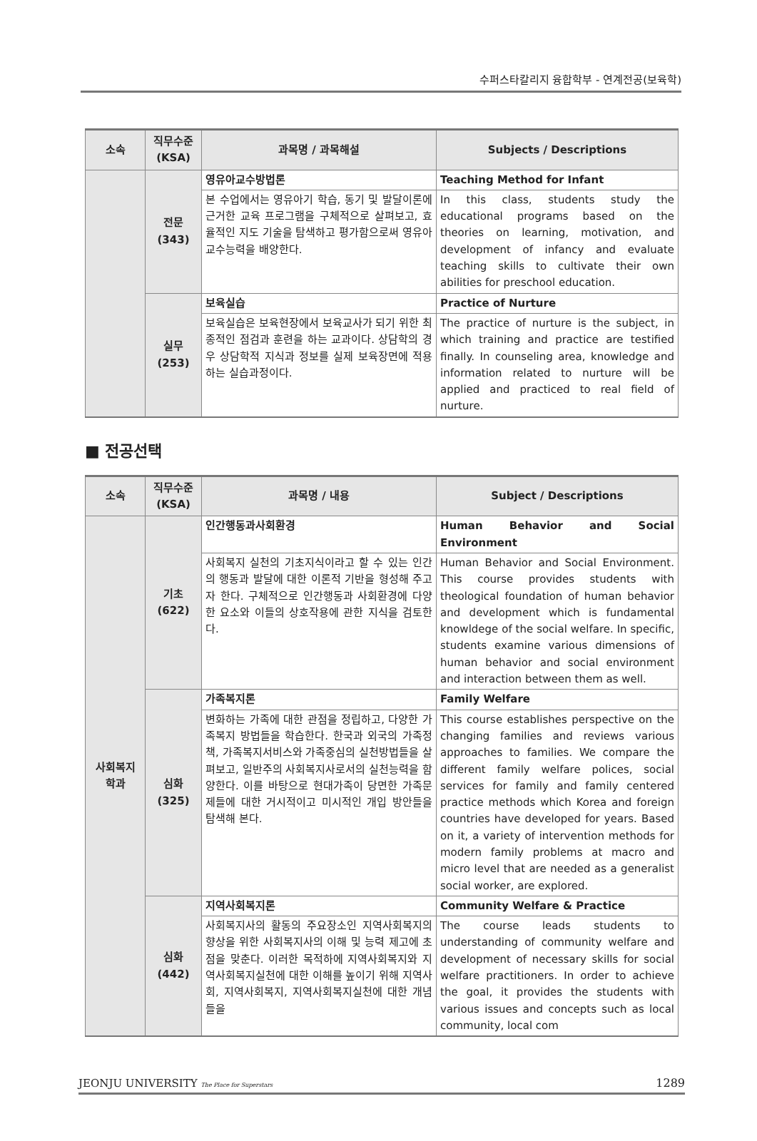수퍼스타칼리지 융합학부 - 연계전공(보육학)
| 소속 | 직무수준 (KSA) | 과목명 / 과목해설 | Subjects / Descriptions |
| --- | --- | --- | --- |
| | 전문 (343) | 영유아교수방법론 | Teaching Method for Infant |
| | | 본 수업에서는 영유아기 학습, 동기 및 발달이론에 근거한 교육 프로그램을 구체적으로 살펴보고, 효율적인 지도 기술을 탐색하고 평가함으로써 영유아 교수능력을 배양한다. | In this class, students study the educational programs based on the theories on learning, motivation, and development of infancy and evaluate teaching skills to cultivate their own abilities for preschool education. |
| | 실무 (253) | 보육실습 | Practice of Nurture |
| | | 보육실습은 보육현장에서 보육교사가 되기 위한 최종적인 점검과 훈련을 하는 교과이다. 상담학의 경우 상담학적 지식과 정보를 실제 보육장면에 적용하는 실습과정이다. | The practice of nurture is the subject, in which training and practice are testified finally. In counseling area, knowledge and information related to nurture will be applied and practiced to real field of nurture. |
■ 전공선택
| 소속 | 직무수준 (KSA) | 과목명 / 내용 | Subject / Descriptions |
| --- | --- | --- | --- |
| 사회복지 학과 | 기초 (622) | 인간행동과사회환경 | Human Behavior and Social Environment |
| | | 사회복지 실천의 기초지식이라고 할 수 있는 인간의 행동과 발달에 대한 이론적 기반을 형성해 주고자 한다. 구체적으로 인간행동과 사회환경에 다양한 요소와 이들의 상호작용에 관한 지식을 검토한다. | Human Behavior and Social Environment. This course provides students with theological foundation of human behavior and development which is fundamental knowldege of the social welfare. In specific, students examine various dimensions of human behavior and social environment and interaction between them as well. |
| | 심화 (325) | 가족복지론 | Family Welfare |
| | | 변화하는 가족에 대한 관점을 정립하고, 다양한 가족복지 방법들을 학습한다. 한국과 외국의 가족정책, 가족복지서비스와 가족중심의 실천방법들을 살펴보고, 일반주의 사회복지사로서의 실천능력을 함양한다. 이를 바탕으로 현대가족이 당면한 가족문제들에 대한 거시적이고 미시적인 개입 방안들을 탐색해 본다. | This course establishes perspective on the changing families and reviews various approaches to families. We compare the different family welfare polices, social services for family and family centered practice methods which Korea and foreign countries have developed for years. Based on it, a variety of intervention methods for modern family problems at macro and micro level that are needed as a generalist social worker, are explored. |
| | 심화 (442) | 지역사회복지론 | Community Welfare & Practice |
| | | 사회복지사의 활동의 주요장소인 지역사회복지의 향상을 위한 사회복지사의 이해 및 능력 제고에 초점을 맞춘다. 이러한 목적하에 지역사회복지와 지역사회복지실천에 대한 이해를 높이기 위해 지역사회, 지역사회복지, 지역사회복지실천에 대한 개념들을 | The course leads students to understanding of community welfare and development of necessary skills for social welfare practitioners. In order to achieve the goal, it provides the students with various issues and concepts such as local community, local com |
JEONJU UNIVERSITY The Place for Superstars 1289